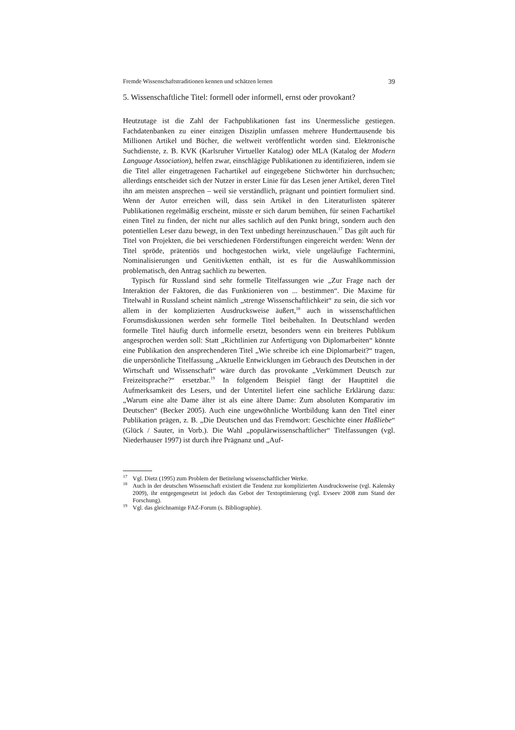Fremde Wissenschaftstraditionen kennen und schätzen lernen 39
5. Wissenschaftliche Titel: formell oder informell, ernst oder provokant?
Heutzutage ist die Zahl der Fachpublikationen fast ins Unermessliche gestiegen. Fachdatenbanken zu einer einzigen Disziplin umfassen mehrere Hunderttausende bis Millionen Artikel und Bücher, die weltweit veröffentlicht worden sind. Elektronische Suchdienste, z. B. KVK (Karlsruher Virtueller Katalog) oder MLA (Katalog der Modern Language Association), helfen zwar, einschlägige Publikationen zu identifizieren, indem sie die Titel aller eingetragenen Fachartikel auf eingegebene Stichwörter hin durchsuchen; allerdings entscheidet sich der Nutzer in erster Linie für das Lesen jener Artikel, deren Titel ihn am meisten ansprechen – weil sie verständlich, prägnant und pointiert formuliert sind. Wenn der Autor erreichen will, dass sein Artikel in den Literaturlisten späterer Publikationen regelmäßig erscheint, müsste er sich darum bemühen, für seinen Fachartikel einen Titel zu finden, der nicht nur alles sachlich auf den Punkt bringt, sondern auch den potentiellen Leser dazu bewegt, in den Text unbedingt hereinzuschauen.<sup>17</sup> Das gilt auch für Titel von Projekten, die bei verschiedenen Förderstiftungen eingereicht werden: Wenn der Titel spröde, prätentiös und hochgestochen wirkt, viele ungeläufige Fachtermini, Nominalisierungen und Genitivketten enthält, ist es für die Auswahlkommission problematisch, den Antrag sachlich zu bewerten.
Typisch für Russland sind sehr formelle Titelfassungen wie „Zur Frage nach der Interaktion der Faktoren, die das Funktionieren von ... bestimmen“. Die Maxime für Titelwahl in Russland scheint nämlich „strenge Wissenschaftlichkeit“ zu sein, die sich vor allem in der komplizierten Ausdrucksweise äußert,<sup>18</sup> auch in wissenschaftlichen Forumsdiskussionen werden sehr formelle Titel beibehalten. In Deutschland werden formelle Titel häufig durch informelle ersetzt, besonders wenn ein breiteres Publikum angesprochen werden soll: Statt „Richtlinien zur Anfertigung von Diplomarbeiten“ könnte eine Publikation den ansprechenderen Titel „Wie schreibe ich eine Diplomarbeit?“ tragen, die unpersönliche Titelfassung „Aktuelle Entwicklungen im Gebrauch des Deutschen in der Wirtschaft und Wissenschaft“ wäre durch das provokante „Verkümmert Deutsch zur Freizeitsprache?“ ersetzbar.<sup>19</sup> In folgendem Beispiel fängt der Haupttitel die Aufmerksamkeit des Lesers, und der Untertitel liefert eine sachliche Erklärung dazu: „Warum eine alte Dame älter ist als eine ältere Dame: Zum absoluten Komparativ im Deutschen“ (Becker 2005). Auch eine ungewöhnliche Wortbildung kann den Titel einer Publikation prägen, z. B. „Die Deutschen und das Fremdwort: Geschichte einer Haßliebe“ (Glück / Sauter, in Vorb.). Die Wahl „populärwissenschaftlicher“ Titelfassungen (vgl. Niederhauser 1997) ist durch ihre Prägnanz und „Auf-
<sup>17</sup> Vgl. Dietz (1995) zum Problem der Betitelung wissenschaftlicher Werke.
<sup>18</sup> Auch in der deutschen Wissenschaft existiert die Tendenz zur komplizierten Ausdrucksweise (vgl. Kalensky 2009), ihr entgegengesetzt ist jedoch das Gebot der Textoptimierung (vgl. Evseev 2008 zum Stand der Forschung).
<sup>19</sup> Vgl. das gleichnamige FAZ-Forum (s. Bibliographie).